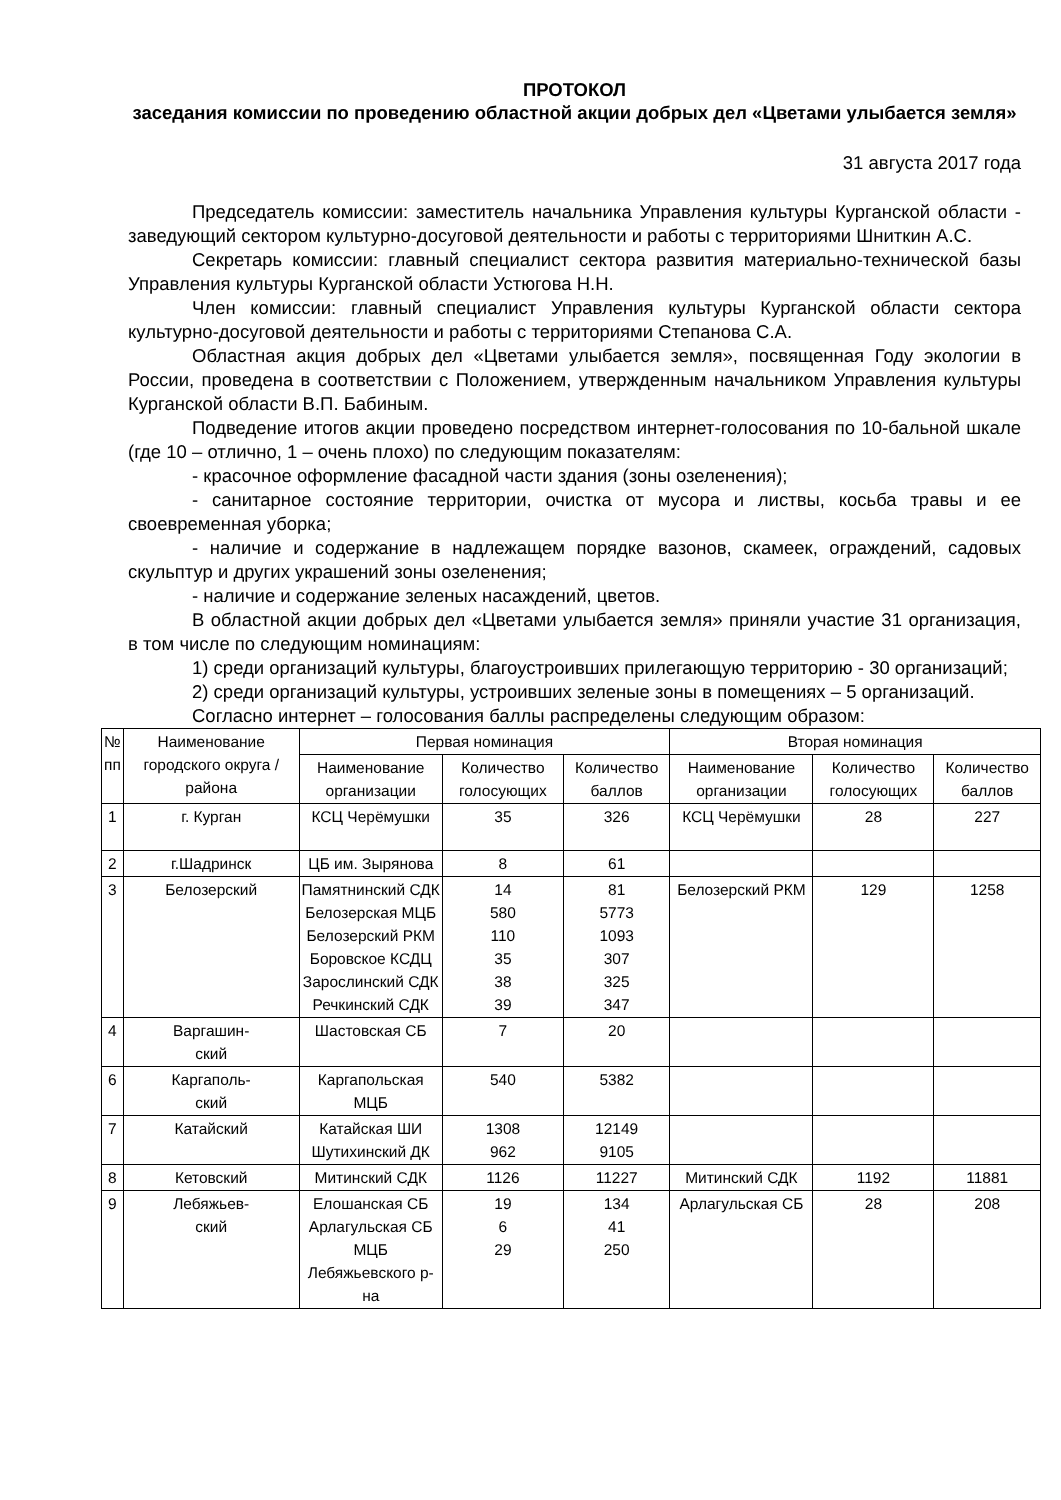ПРОТОКОЛ
заседания комиссии по проведению областной акции добрых дел «Цветами улыбается земля»
31 августа 2017 года
Председатель комиссии: заместитель начальника Управления культуры Курганской области - заведующий сектором культурно-досуговой деятельности и работы с территориями Шниткин А.С.
Секретарь комиссии: главный специалист сектора развития материально-технической базы Управления культуры Курганской области Устюгова Н.Н.
Член комиссии: главный специалист Управления культуры Курганской области сектора культурно-досуговой деятельности и работы с территориями Степанова С.А.
Областная акция добрых дел «Цветами улыбается земля», посвященная Году экологии в России, проведена в соответствии с Положением, утвержденным начальником Управления культуры Курганской области В.П. Бабиным.
Подведение итогов акции проведено посредством интернет-голосования по 10-бальной шкале (где 10 – отлично, 1 – очень плохо) по следующим показателям:
- красочное оформление фасадной части здания (зоны озеленения);
- санитарное состояние территории, очистка от мусора и листвы, косьба травы и ее своевременная уборка;
- наличие и содержание в надлежащем порядке вазонов, скамеек, ограждений, садовых скульптур и других украшений зоны озеленения;
- наличие и содержание зеленых насаждений, цветов.
В областной акции добрых дел «Цветами улыбается земля» приняли участие 31 организация, в том числе по следующим номинациям:
1) среди организаций культуры, благоустроивших прилегающую территорию - 30 организаций;
2) среди организаций культуры, устроивших зеленые зоны в помещениях – 5 организаций.
Согласно интернет – голосования баллы распределены следующим образом:
| № пп | Наименование городского округа / района | Первая номинация | | | Вторая номинация | | |
| --- | --- | --- | --- | --- | --- | --- | --- |
| | | Наименование организации | Количество голосующих | Количество баллов | Наименование организации | Количество голосующих | Количество баллов |
| 1 | г. Курган | КСЦ Черёмушки | 35 | 326 | КСЦ Черёмушки | 28 | 227 |
| 2 | г.Шадринск | ЦБ им. Зырянова | 8 | 61 | | | |
| 3 | Белозерский | Памятнинский СДК Белозерская МЦБ Белозерский РКМ Боровское КСДЦ Зарослинский СДК Речкинский СДК | 14 580 110 35 38 39 | 81 5773 1093 307 325 347 | Белозерский РКМ | 129 | 1258 |
| 4 | Варгашин- ский | Шастовская СБ | 7 | 20 | | | |
| 6 | Каргаполь- ский | Каргапольская МЦБ | 540 | 5382 | | | |
| 7 | Катайский | Катайская ШИ Шутихинский ДК | 1308 962 | 12149 9105 | | | |
| 8 | Кетовский | Митинский СДК | 1126 | 11227 | Митинский СДК | 1192 | 11881 |
| 9 | Лебяжьев- ский | Елошанская СБ Арлагульская СБ МЦБ Лебяжьевского р-на | 19 6 29 | 134 41 250 | Арлагульская СБ | 28 | 208 |